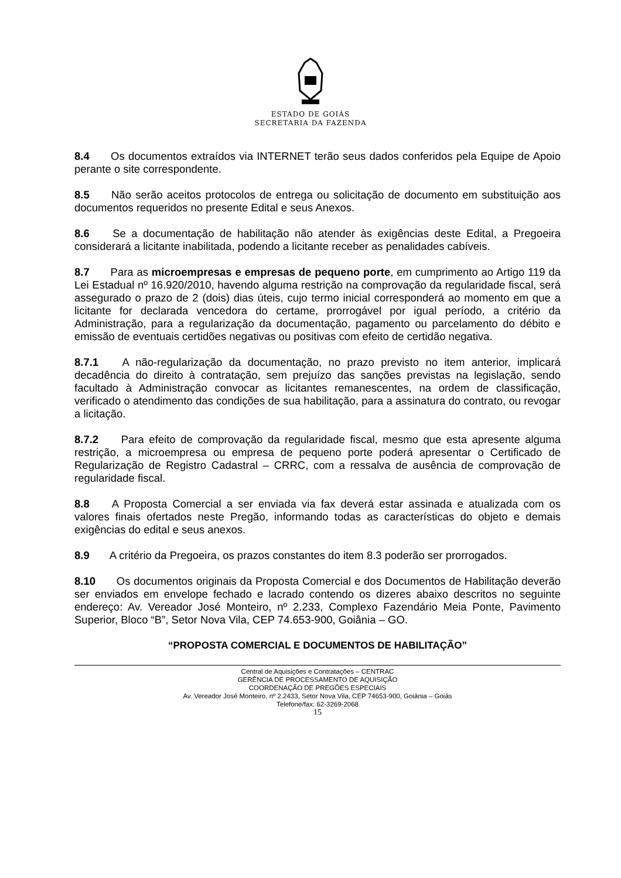ESTADO DE GOIÁS
SECRETARIA DA FAZENDA
8.4 Os documentos extraídos via INTERNET terão seus dados conferidos pela Equipe de Apoio perante o site correspondente.
8.5 Não serão aceitos protocolos de entrega ou solicitação de documento em substituição aos documentos requeridos no presente Edital e seus Anexos.
8.6 Se a documentação de habilitação não atender às exigências deste Edital, a Pregoeira considerará a licitante inabilitada, podendo a licitante receber as penalidades cabíveis.
8.7 Para as microempresas e empresas de pequeno porte, em cumprimento ao Artigo 119 da Lei Estadual nº 16.920/2010, havendo alguma restrição na comprovação da regularidade fiscal, será assegurado o prazo de 2 (dois) dias úteis, cujo termo inicial corresponderá ao momento em que a licitante for declarada vencedora do certame, prorrogável por igual período, a critério da Administração, para a regularização da documentação, pagamento ou parcelamento do débito e emissão de eventuais certidões negativas ou positivas com efeito de certidão negativa.
8.7.1 A não-regularização da documentação, no prazo previsto no item anterior, implicará decadência do direito à contratação, sem prejuízo das sanções previstas na legislação, sendo facultado à Administração convocar as licitantes remanescentes, na ordem de classificação, verificado o atendimento das condições de sua habilitação, para a assinatura do contrato, ou revogar a licitação.
8.7.2 Para efeito de comprovação da regularidade fiscal, mesmo que esta apresente alguma restrição, a microempresa ou empresa de pequeno porte poderá apresentar o Certificado de Regularização de Registro Cadastral – CRRC, com a ressalva de ausência de comprovação de regularidade fiscal.
8.8 A Proposta Comercial a ser enviada via fax deverá estar assinada e atualizada com os valores finais ofertados neste Pregão, informando todas as características do objeto e demais exigências do edital e seus anexos.
8.9 A critério da Pregoeira, os prazos constantes do item 8.3 poderão ser prorrogados.
8.10 Os documentos originais da Proposta Comercial e dos Documentos de Habilitação deverão ser enviados em envelope fechado e lacrado contendo os dizeres abaixo descritos no seguinte endereço: Av. Vereador José Monteiro, nº 2.233, Complexo Fazendário Meia Ponte, Pavimento Superior, Bloco “B”, Setor Nova Vila, CEP 74.653-900, Goiânia – GO.
“PROPOSTA COMERCIAL E DOCUMENTOS DE HABILITAÇÃO”
Central de Aquisições e Contratações – CENTRAC
GERÊNCIA DE PROCESSAMENTO DE AQUISIÇÃO
COORDENAÇÃO DE PREGÕES ESPECIAIS
Av. Vereador José Monteiro, nº 2.2433, Setor Nova Vila, CEP 74653-900, Goiânia – Goiás
Telefone/fax: 62-3269-2068
15